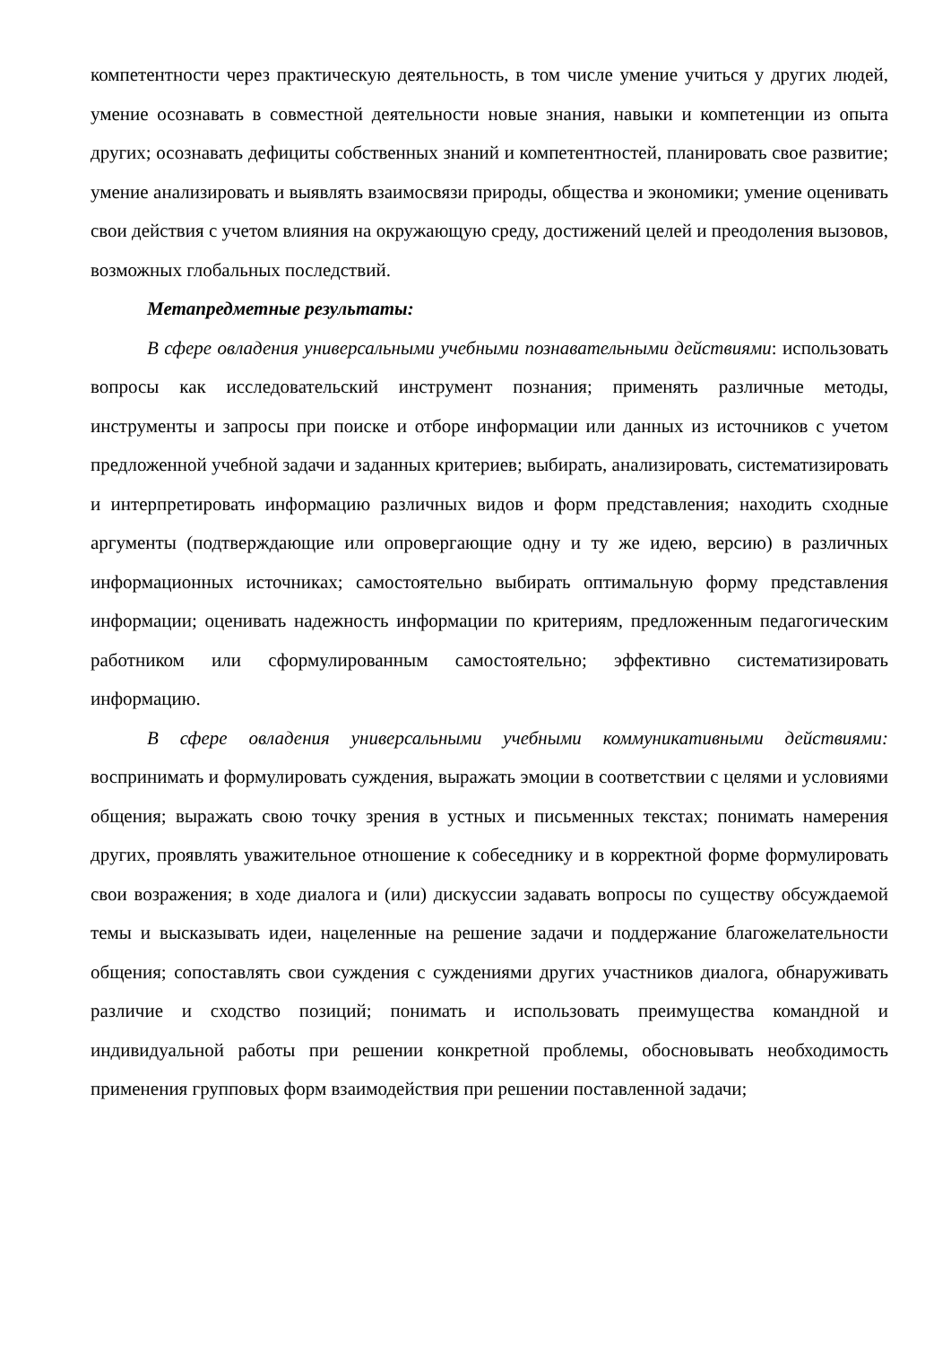компетентности через практическую деятельность, в том числе умение учиться у других людей, умение осознавать в совместной деятельности новые знания, навыки и компетенции из опыта других; осознавать дефициты собственных знаний и компетентностей, планировать свое развитие; умение анализировать и выявлять взаимосвязи природы, общества и экономики; умение оценивать свои действия с учетом влияния на окружающую среду, достижений целей и преодоления вызовов, возможных глобальных последствий.
Метапредметные результаты:
В сфере овладения универсальными учебными познавательными действиями: использовать вопросы как исследовательский инструмент познания; применять различные методы, инструменты и запросы при поиске и отборе информации или данных из источников с учетом предложенной учебной задачи и заданных критериев; выбирать, анализировать, систематизировать и интерпретировать информацию различных видов и форм представления; находить сходные аргументы (подтверждающие или опровергающие одну и ту же идею, версию) в различных информационных источниках; самостоятельно выбирать оптимальную форму представления информации; оценивать надежность информации по критериям, предложенным педагогическим работником или сформулированным самостоятельно; эффективно систематизировать информацию.
В сфере овладения универсальными учебными коммуникативными действиями: воспринимать и формулировать суждения, выражать эмоции в соответствии с целями и условиями общения; выражать свою точку зрения в устных и письменных текстах; понимать намерения других, проявлять уважительное отношение к собеседнику и в корректной форме формулировать свои возражения; в ходе диалога и (или) дискуссии задавать вопросы по существу обсуждаемой темы и высказывать идеи, нацеленные на решение задачи и поддержание благожелательности общения; сопоставлять свои суждения с суждениями других участников диалога, обнаруживать различие и сходство позиций; понимать и использовать преимущества командной и индивидуальной работы при решении конкретной проблемы, обосновывать необходимость применения групповых форм взаимодействия при решении поставленной задачи;